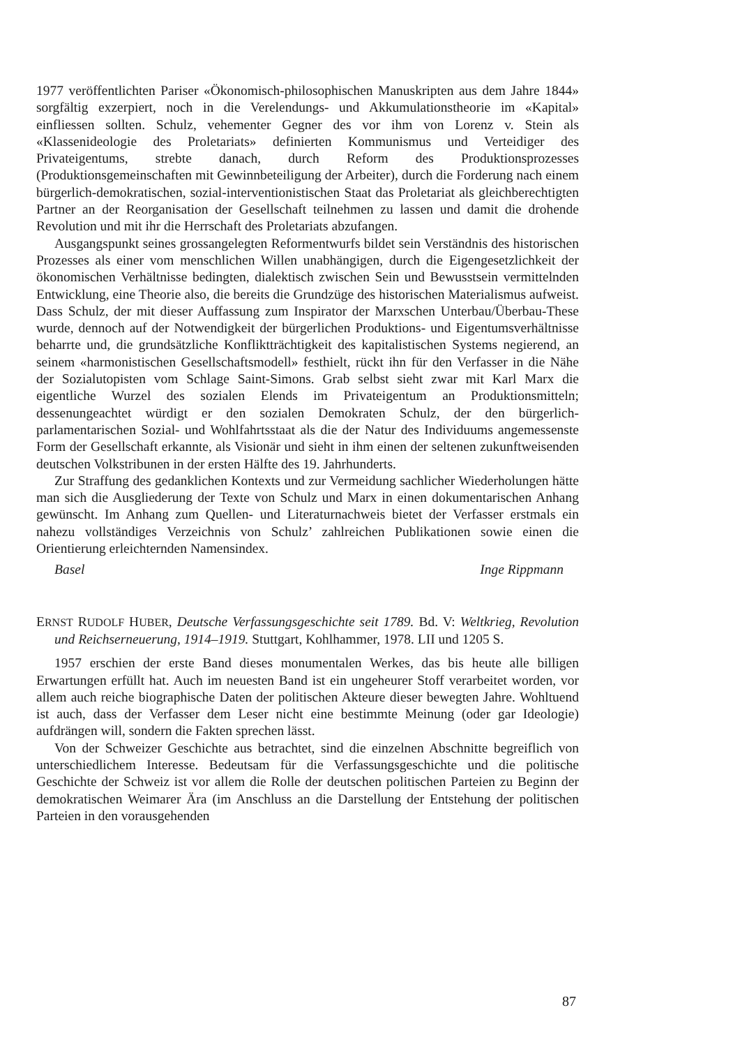1977 veröffentlichten Pariser «Ökonomisch-philosophischen Manuskripten aus dem Jahre 1844» sorgfältig exzerpiert, noch in die Verelendungs- und Akkumulationstheorie im «Kapital» einfliessen sollten. Schulz, vehementer Gegner des vor ihm von Lorenz v. Stein als «Klassenideologie des Proletariats» definierten Kommunismus und Verteidiger des Privateigentums, strebte danach, durch Reform des Produktionsprozesses (Produktionsgemeinschaften mit Gewinnbeteiligung der Arbeiter), durch die Forderung nach einem bürgerlich-demokratischen, sozial-interventionistischen Staat das Proletariat als gleichberechtigten Partner an der Reorganisation der Gesellschaft teilnehmen zu lassen und damit die drohende Revolution und mit ihr die Herrschaft des Proletariats abzufangen.
Ausgangspunkt seines grossangelegten Reformentwurfs bildet sein Verständnis des historischen Prozesses als einer vom menschlichen Willen unabhängigen, durch die Eigengesetzlichkeit der ökonomischen Verhältnisse bedingten, dialektisch zwischen Sein und Bewusstsein vermittelnden Entwicklung, eine Theorie also, die bereits die Grundzüge des historischen Materialismus aufweist. Dass Schulz, der mit dieser Auffassung zum Inspirator der Marxschen Unterbau/Überbau-These wurde, dennoch auf der Notwendigkeit der bürgerlichen Produktions- und Eigentumsverhältnisse beharrte und, die grundsätzliche Konfliktträchtigkeit des kapitalistischen Systems negierend, an seinem «harmonistischen Gesellschaftsmodell» festhielt, rückt ihn für den Verfasser in die Nähe der Sozialutopisten vom Schlage Saint-Simons. Grab selbst sieht zwar mit Karl Marx die eigentliche Wurzel des sozialen Elends im Privateigentum an Produktionsmitteln; dessenungeachtet würdigt er den sozialen Demokraten Schulz, der den bürgerlich-parlamentarischen Sozial- und Wohlfahrtsstaat als die der Natur des Individuums angemessenste Form der Gesellschaft erkannte, als Visionär und sieht in ihm einen der seltenen zukunftweisenden deutschen Volkstribunen in der ersten Hälfte des 19. Jahrhunderts.
Zur Straffung des gedanklichen Kontexts und zur Vermeidung sachlicher Wiederholungen hätte man sich die Ausgliederung der Texte von Schulz und Marx in einen dokumentarischen Anhang gewünscht. Im Anhang zum Quellen- und Literaturnachweis bietet der Verfasser erstmals ein nahezu vollständiges Verzeichnis von Schulz’ zahlreichen Publikationen sowie einen die Orientierung erleichternden Namensindex.
Basel Inge Rippmann
ERNST RUDOLF HUBER, Deutsche Verfassungsgeschichte seit 1789. Bd. V: Weltkrieg, Revolution und Reichserneuerung, 1914–1919. Stuttgart, Kohlhammer, 1978. LII und 1205 S.
1957 erschien der erste Band dieses monumentalen Werkes, das bis heute alle billigen Erwartungen erfüllt hat. Auch im neuesten Band ist ein ungeheurer Stoff verarbeitet worden, vor allem auch reiche biographische Daten der politischen Akteure dieser bewegten Jahre. Wohltuend ist auch, dass der Verfasser dem Leser nicht eine bestimmte Meinung (oder gar Ideologie) aufdrängen will, sondern die Fakten sprechen lässt.
Von der Schweizer Geschichte aus betrachtet, sind die einzelnen Abschnitte begreiflich von unterschiedlichem Interesse. Bedeutsam für die Verfassungsgeschichte und die politische Geschichte der Schweiz ist vor allem die Rolle der deutschen politischen Parteien zu Beginn der demokratischen Weimarer Ära (im Anschluss an die Darstellung der Entstehung der politischen Parteien in den vorausgehenden
87